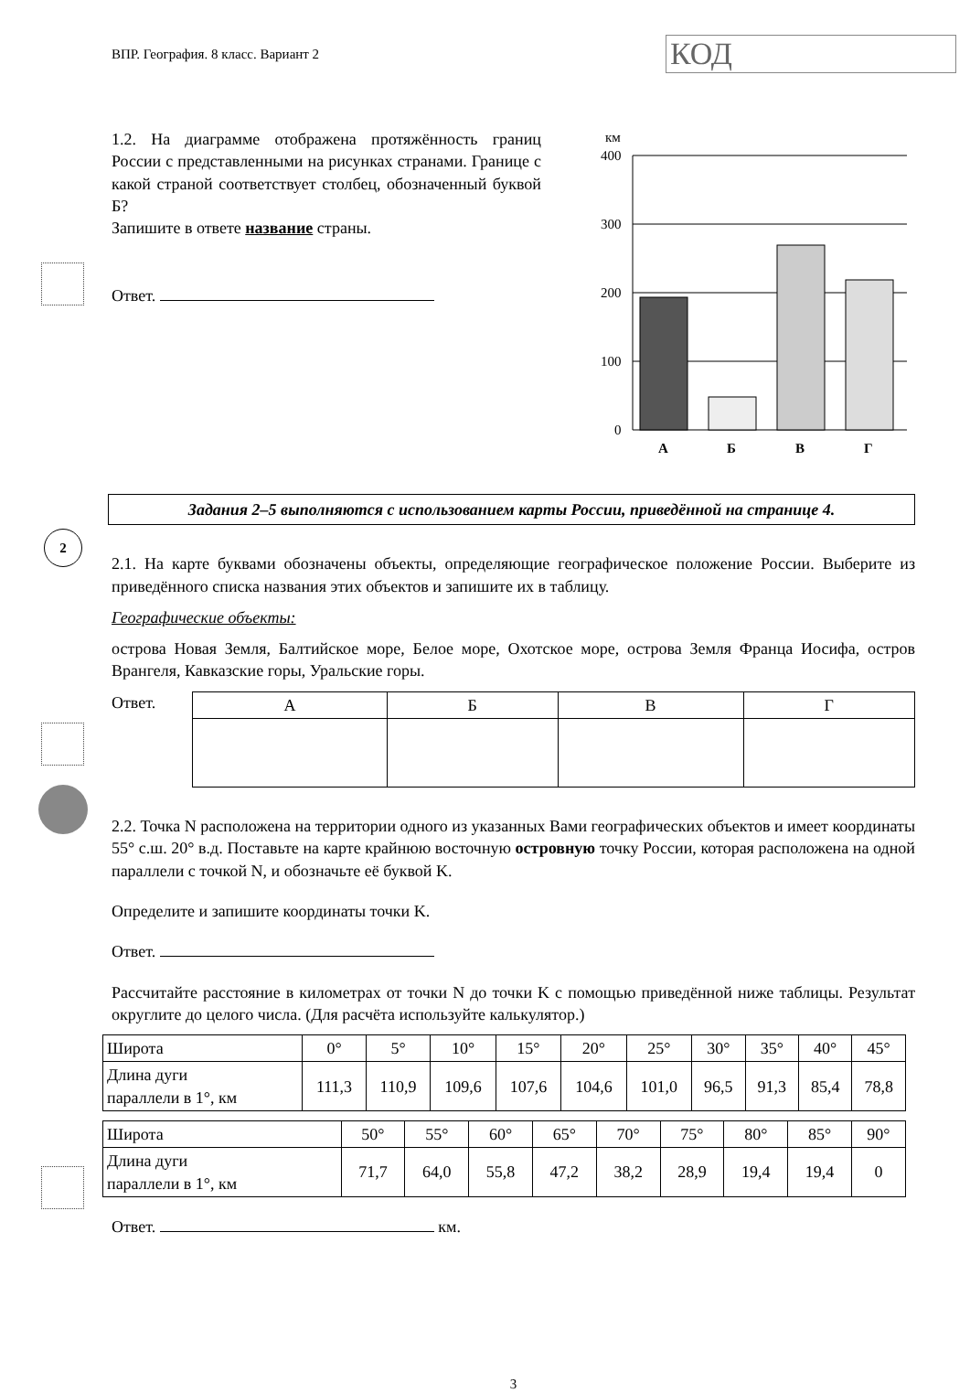2
ВПР. География. 8 класс. Вариант 2
КОД
1.2. На диаграмме отображена протяжённость границ России с представленными на рисунках странами. Границе с какой страной соответствует столбец, обозначенный буквой Б?
Запишите в ответе название страны.
Ответ.
км
400
300
200
100
0
А
Б
В
Г
Задания 2–5 выполняются с использованием карты России, приведённой на странице 4.
2.1. На карте буквами обозначены объекты, определяющие географическое положение России. Выберите из приведённого списка названия этих объектов и запишите их в таблицу.
Географические объекты:
острова Новая Земля, Балтийское море, Белое море, Охотское море, острова Земля Франца Иосифа, остров Врангеля, Кавказские горы, Уральские горы.
Ответ.
| А | Б | В | Г |
2.2. Точка N расположена на территории одного из указанных Вами географических объектов и имеет координаты 55° с.ш. 20° в.д. Поставьте на карте крайнюю восточную островную точку России, которая расположена на одной параллели с точкой N, и обозначьте её буквой K.
Определите и запишите координаты точки K.
Ответ.
Рассчитайте расстояние в километрах от точки N до точки K с помощью приведённой ниже таблицы. Результат округлите до целого числа. (Для расчёта используйте калькулятор.)
| Широта | 0° | 5° | 10° | 15° | 20° | 25° | 30° | 35° | 40° | 45° |
| Длина дуги параллели в 1°, км | 111,3 | 110,9 | 109,6 | 107,6 | 104,6 | 101,0 | 96,5 | 91,3 | 85,4 | 78,8 |
| Широта | 50° | 55° | 60° | 65° | 70° | 75° | 80° | 85° | 90° |
| Длина дуги параллели в 1°, км | 71,7 | 64,0 | 55,8 | 47,2 | 38,2 | 28,9 | 19,4 | 19,4 | 0 |
Ответ. км.
3